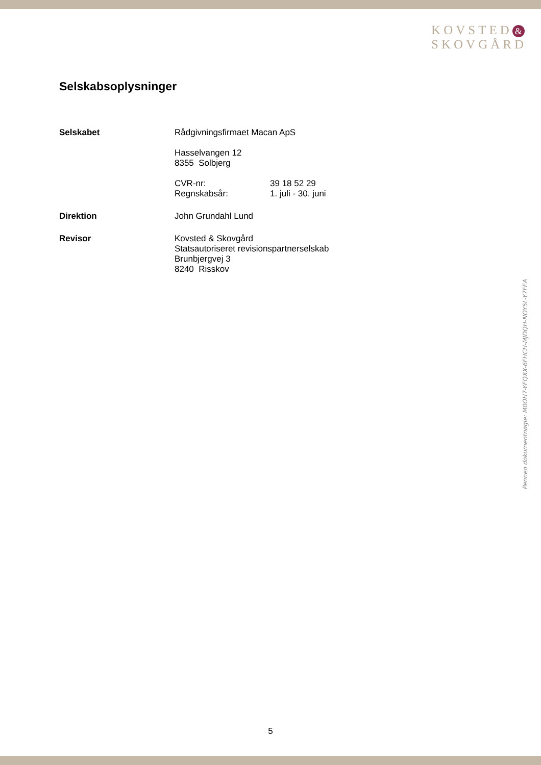KOVSTED &
SKOVGÅRD
Selskabsoplysninger
Selskabet Rådgivningsfirmaet Macan ApS
Hasselvangen 12
8355 Solbjerg
CVR-nr: 39 18 52 29
Regnskabsår: 1. juli - 30. juni
Direktion John Grundahl Lund
Revisor Kovsted & Skovgård
Statsautoriseret revisionspartnerselskab
Brunbjergvej 3
8240 Risskov
Penneo dokumentnøgle: M0OH7-YEQXX-6FHCH-MJDQH-NOY5L-Y7FEA
5